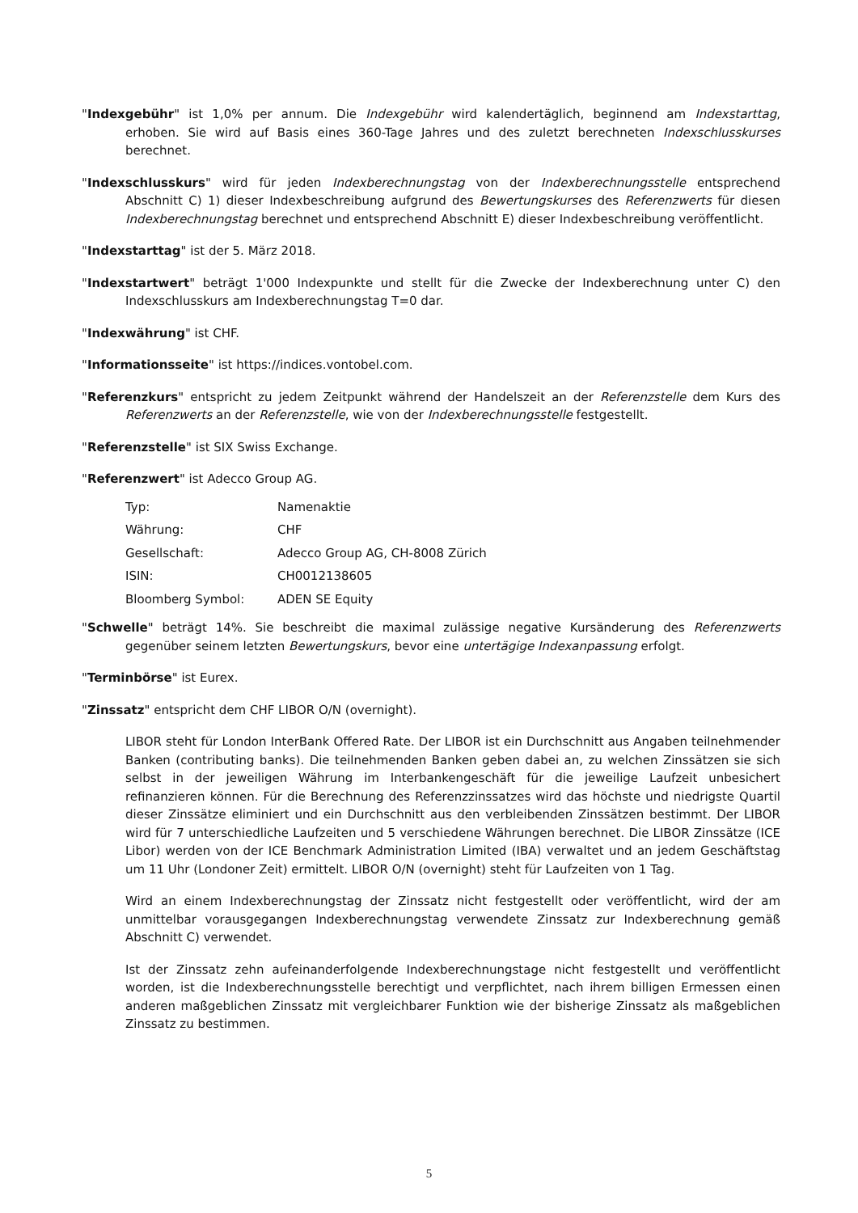"Indexgebühr" ist 1,0% per annum. Die Indexgebühr wird kalendertäglich, beginnend am Indexstarttag, erhoben. Sie wird auf Basis eines 360-Tage Jahres und des zuletzt berechneten Indexschlusskurses berechnet.
"Indexschlusskurs" wird für jeden Indexberechnungstag von der Indexberechnungsstelle entsprechend Abschnitt C) 1) dieser Indexbeschreibung aufgrund des Bewertungskurses des Referenzwerts für diesen Indexberechnungstag berechnet und entsprechend Abschnitt E) dieser Indexbeschreibung veröffentlicht.
"Indexstarttag" ist der 5. März 2018.
"Indexstartwert" beträgt 1'000 Indexpunkte und stellt für die Zwecke der Indexberechnung unter C) den Indexschlusskurs am Indexberechnungstag T=0 dar.
"Indexwährung" ist CHF.
"Informationsseite" ist https://indices.vontobel.com.
"Referenzkurs" entspricht zu jedem Zeitpunkt während der Handelszeit an der Referenzstelle dem Kurs des Referenzwerts an der Referenzstelle, wie von der Indexberechnungsstelle festgestellt.
"Referenzstelle" ist SIX Swiss Exchange.
"Referenzwert" ist Adecco Group AG.
| Typ: | Namenaktie |
| Währung: | CHF |
| Gesellschaft: | Adecco Group AG, CH-8008 Zürich |
| ISIN: | CH0012138605 |
| Bloomberg Symbol: | ADEN SE Equity |
"Schwelle" beträgt 14%. Sie beschreibt die maximal zulässige negative Kursänderung des Referenzwerts gegenüber seinem letzten Bewertungskurs, bevor eine untertägige Indexanpassung erfolgt.
"Terminbörse" ist Eurex.
"Zinssatz" entspricht dem CHF LIBOR O/N (overnight).
LIBOR steht für London InterBank Offered Rate. Der LIBOR ist ein Durchschnitt aus Angaben teilnehmender Banken (contributing banks). Die teilnehmenden Banken geben dabei an, zu welchen Zinssätzen sie sich selbst in der jeweiligen Währung im Interbankengeschäft für die jeweilige Laufzeit unbesichert refinanzieren können. Für die Berechnung des Referenzzinssatzes wird das höchste und niedrigste Quartil dieser Zinssätze eliminiert und ein Durchschnitt aus den verbleibenden Zinssätzen bestimmt. Der LIBOR wird für 7 unterschiedliche Laufzeiten und 5 verschiedene Währungen berechnet. Die LIBOR Zinssätze (ICE Libor) werden von der ICE Benchmark Administration Limited (IBA) verwaltet und an jedem Geschäftstag um 11 Uhr (Londoner Zeit) ermittelt. LIBOR O/N (overnight) steht für Laufzeiten von 1 Tag.
Wird an einem Indexberechnungstag der Zinssatz nicht festgestellt oder veröffentlicht, wird der am unmittelbar vorausgegangen Indexberechnungstag verwendete Zinssatz zur Indexberechnung gemäß Abschnitt C) verwendet.
Ist der Zinssatz zehn aufeinanderfolgende Indexberechnungstage nicht festgestellt und veröffentlicht worden, ist die Indexberechnungsstelle berechtigt und verpflichtet, nach ihrem billigen Ermessen einen anderen maßgeblichen Zinssatz mit vergleichbarer Funktion wie der bisherige Zinssatz als maßgeblichen Zinssatz zu bestimmen.
5